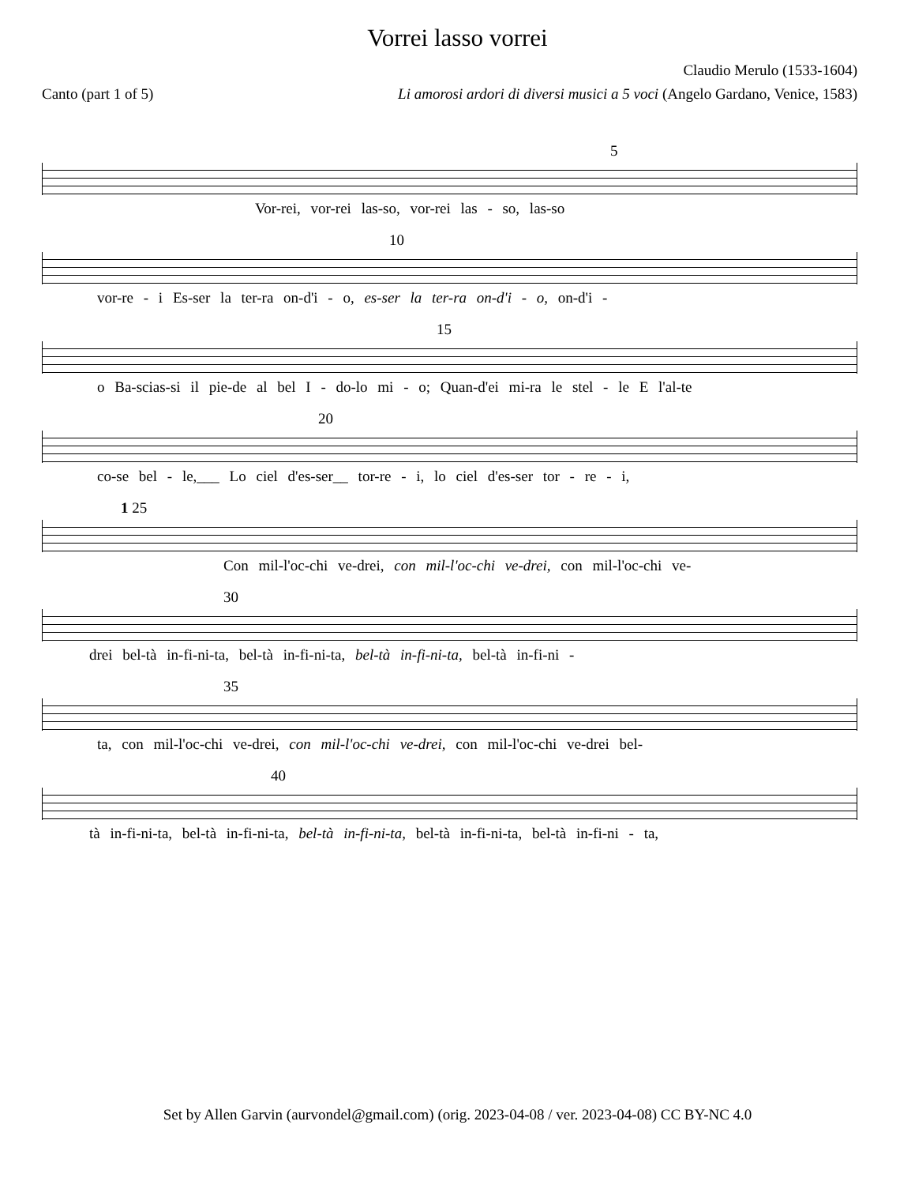Vorrei lasso vorrei
Claudio Merulo (1533-1604)
Canto (part 1 of 5) Li amorosi ardori di diversi musici a 5 voci (Angelo Gardano, Venice, 1583)
5
Vor-rei, vor-rei las-so, vor-rei las - so, las-so
10
vor-re - i Es-ser la ter-ra on-d'i - o, es-ser la ter-ra on-d'i - o, on-d'i -
15
o Ba-scias-si il pie-de al bel I - do-lo mi - o; Quan-d'ei mi-ra le stel - le E l'al-te
20
co-se bel - le,___ Lo ciel d'es-ser__ tor-re - i, lo ciel d'es-ser tor - re - i,
1 25
Con mil-l'oc-chi ve-drei, con mil-l'oc-chi ve-drei, con mil-l'oc-chi ve-
30
drei bel-tà in-fi-ni-ta, bel-tà in-fi-ni-ta, bel-tà in-fi-ni-ta, bel-tà in-fi-ni -
35
ta, con mil-l'oc-chi ve-drei, con mil-l'oc-chi ve-drei, con mil-l'oc-chi ve-drei bel-
40
tà in-fi-ni-ta, bel-tà in-fi-ni-ta, bel-tà in-fi-ni-ta, bel-tà in-fi-ni-ta, bel-tà in-fi-ni - ta,
Set by Allen Garvin (aurvondel@gmail.com) (orig. 2023-04-08 / ver. 2023-04-08) CC BY-NC 4.0